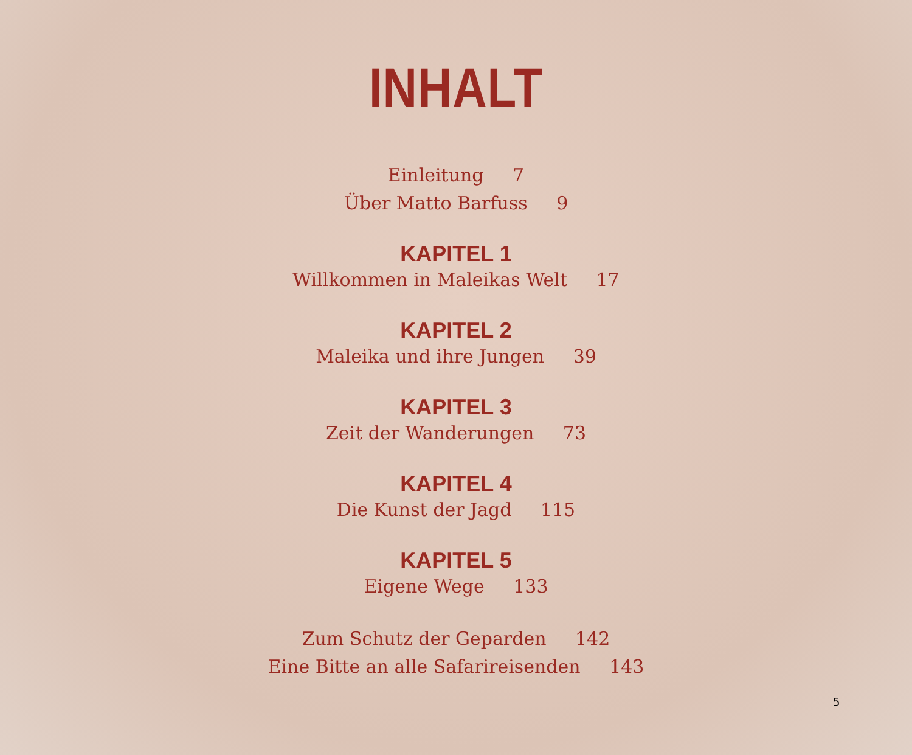INHALT
Einleitung 7
Über Matto Barfuss 9
KAPITEL 1
Willkommen in Maleikas Welt 17
KAPITEL 2
Maleika und ihre Jungen 39
KAPITEL 3
Zeit der Wanderungen 73
KAPITEL 4
Die Kunst der Jagd 115
KAPITEL 5
Eigene Wege 133
Zum Schutz der Geparden 142
Eine Bitte an alle Safarireisenden 143
5